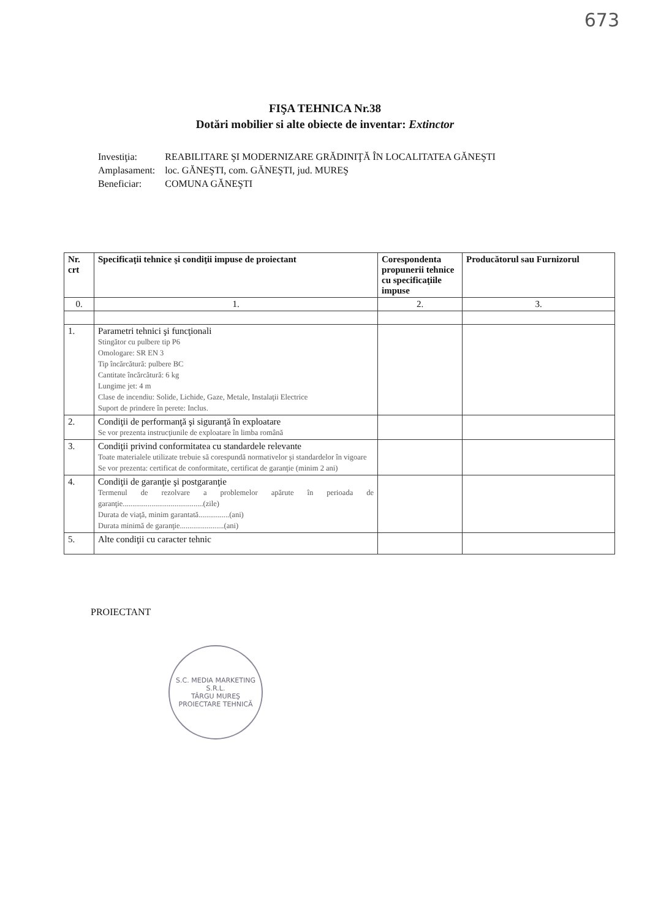673
FIŞA TEHNICA Nr.38
Dotări mobilier si alte obiecte de inventar: Extinctor
| Investiţia: | REABILITARE ŞI MODERNIZARE GRĂDINIŢĂ ÎN LOCALITATEA GĂNEŞTI |
| Amplasament: | loc. GĂNEŞTI, com. GĂNEŞTI, jud. MUREŞ |
| Beneficiar: | COMUNA GĂNEŞTI |
| Nr. crt | Specificaţii tehnice şi condiţii impuse de proiectant | Corespondenta propunerii tehnice cu specificaţiile impuse | Producătorul sau Furnizorul |
| --- | --- | --- | --- |
| 0. | 1. | 2. | 3. |
| 1. | Parametri tehnici şi funcţionali Stingător cu pulbere tip P6 Omologare: SR EN 3 Tip încărcătură: pulbere BC Cantitate încărcătură: 6 kg Lungime jet: 4 m Clase de incendiu: Solide, Lichide, Gaze, Metale, Instalaţii Electrice Suport de prindere în perete: Inclus. | | |
| 2. | Condiţii de performanţă şi siguranţă în exploatare Se vor prezenta instrucţiunile de exploatare în limba română | | |
| 3. | Condiţii privind conformitatea cu standardele relevante Toate materialele utilizate trebuie să corespundă normativelor şi standardelor în vigoare Se vor prezenta: certificat de conformitate, certificat de garanţie (minim 2 ani) | | |
| 4. | Condiţii de garanţie şi postgaranţie Termenul de rezolvare a problemelor apărute în perioada de garanţie..........................................(zile) Durata de viaţă, minim garantată................(ani) Durata minimă de garanţie.......................(ani) | | |
| 5. | Alte condiţii cu caracter tehnic | | |
PROIECTANT
S.C. MEDIA MARKETING S.R.L.
TÂRGU MUREŞ
PROIECTARE TEHNICĂ